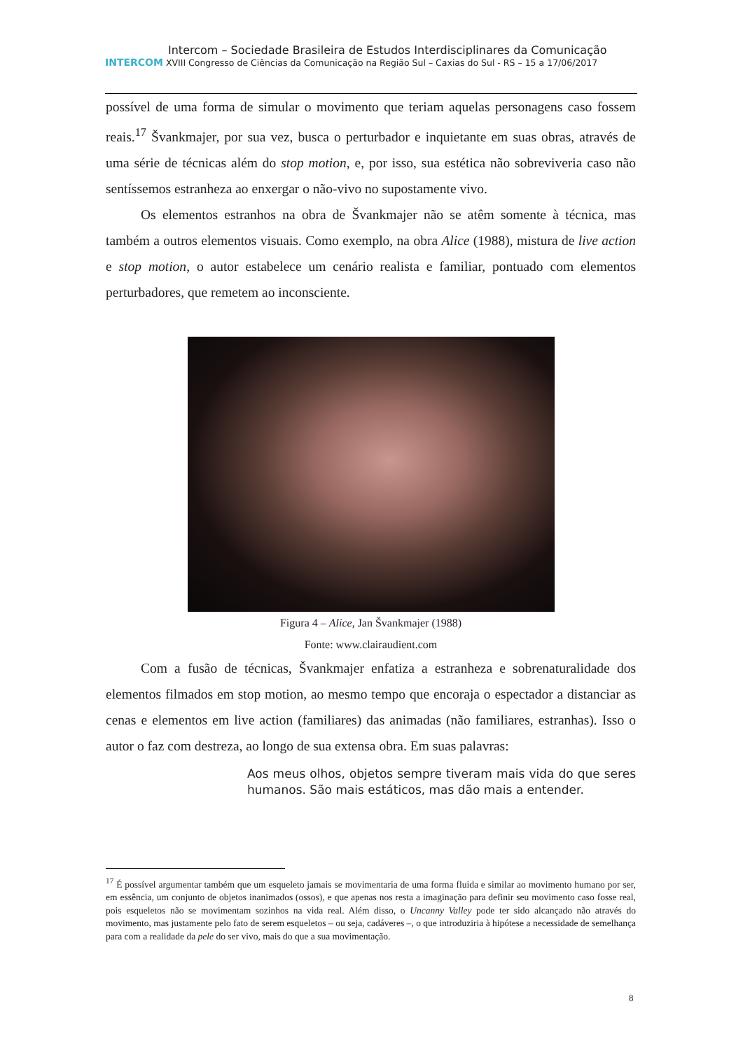Intercom – Sociedade Brasileira de Estudos Interdisciplinares da Comunicação
INTERCOM XVIII Congresso de Ciências da Comunicação na Região Sul – Caxias do Sul - RS – 15 a 17/06/2017
possível de uma forma de simular o movimento que teriam aquelas personagens caso fossem reais.<sup>17</sup> Švankmajer, por sua vez, busca o perturbador e inquietante em suas obras, através de uma série de técnicas além do stop motion, e, por isso, sua estética não sobreviveria caso não sentíssemos estranheza ao enxergar o não-vivo no supostamente vivo.
Os elementos estranhos na obra de Švankmajer não se atêm somente à técnica, mas também a outros elementos visuais. Como exemplo, na obra Alice (1988), mistura de live action e stop motion, o autor estabelece um cenário realista e familiar, pontuado com elementos perturbadores, que remetem ao inconsciente.
Figura 4 – Alice, Jan Švankmajer (1988)
Fonte: www.clairaudient.com
Com a fusão de técnicas, Švankmajer enfatiza a estranheza e sobrenaturalidade dos elementos filmados em stop motion, ao mesmo tempo que encoraja o espectador a distanciar as cenas e elementos em live action (familiares) das animadas (não familiares, estranhas). Isso o autor o faz com destreza, ao longo de sua extensa obra. Em suas palavras:
Aos meus olhos, objetos sempre tiveram mais vida do que seres humanos. São mais estáticos, mas dão mais a entender.
<sup>17</sup> É possível argumentar também que um esqueleto jamais se movimentaria de uma forma fluida e similar ao movimento humano por ser, em essência, um conjunto de objetos inanimados (ossos), e que apenas nos resta a imaginação para definir seu movimento caso fosse real, pois esqueletos não se movimentam sozinhos na vida real. Além disso, o Uncanny Valley pode ter sido alcançado não através do movimento, mas justamente pelo fato de serem esqueletos – ou seja, cadáveres –, o que introduziria à hipótese a necessidade de semelhança para com a realidade da pele do ser vivo, mais do que a sua movimentação.
8